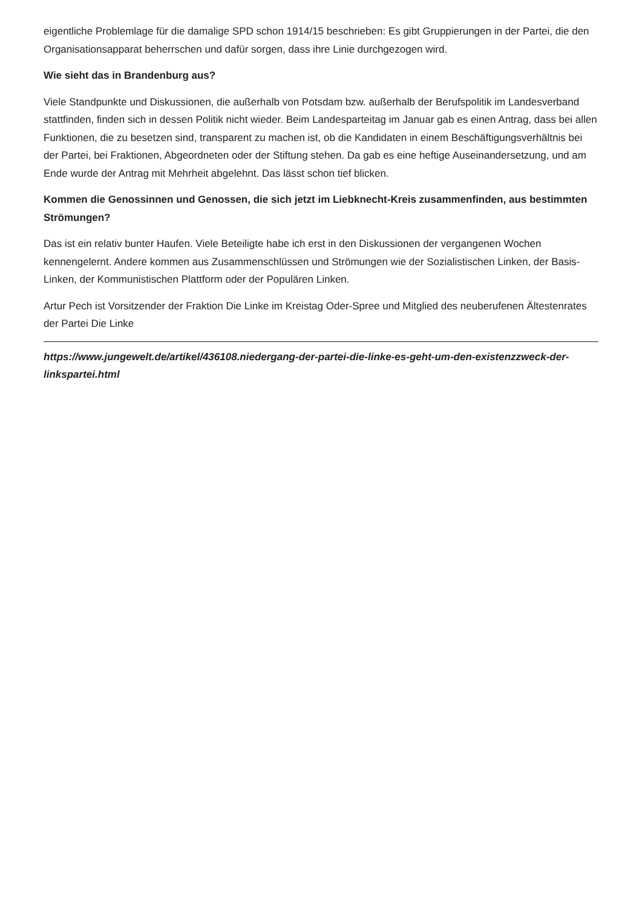eigentliche Problemlage für die damalige SPD schon 1914/15 beschrieben: Es gibt Gruppierungen in der Partei, die den Organisationsapparat beherrschen und dafür sorgen, dass ihre Linie durchgezogen wird.
Wie sieht das in Brandenburg aus?
Viele Standpunkte und Diskussionen, die außerhalb von Potsdam bzw. außerhalb der Berufspolitik im Landesverband stattfinden, finden sich in dessen Politik nicht wieder. Beim Landesparteitag im Januar gab es einen Antrag, dass bei allen Funktionen, die zu besetzen sind, transparent zu machen ist, ob die Kandidaten in einem Beschäftigungsverhältnis bei der Partei, bei Fraktionen, Abgeordneten oder der Stiftung stehen. Da gab es eine heftige Auseinandersetzung, und am Ende wurde der Antrag mit Mehrheit abgelehnt. Das lässt schon tief blicken.
Kommen die Genossinnen und Genossen, die sich jetzt im Liebknecht-Kreis zusammenfinden, aus bestimmten Strömungen?
Das ist ein relativ bunter Haufen. Viele Beteiligte habe ich erst in den Diskussionen der vergangenen Wochen kennengelernt. Andere kommen aus Zusammenschlüssen und Strömungen wie der Sozialistischen Linken, der Basis-Linken, der Kommunistischen Plattform oder der Populären Linken.
Artur Pech ist Vorsitzender der Fraktion Die Linke im Kreistag Oder-Spree und Mitglied des neuberufenen Ältestenrates der Partei Die Linke
https://www.jungewelt.de/artikel/436108.niedergang-der-partei-die-linke-es-geht-um-den-existenzzweck-der-linkspartei.html